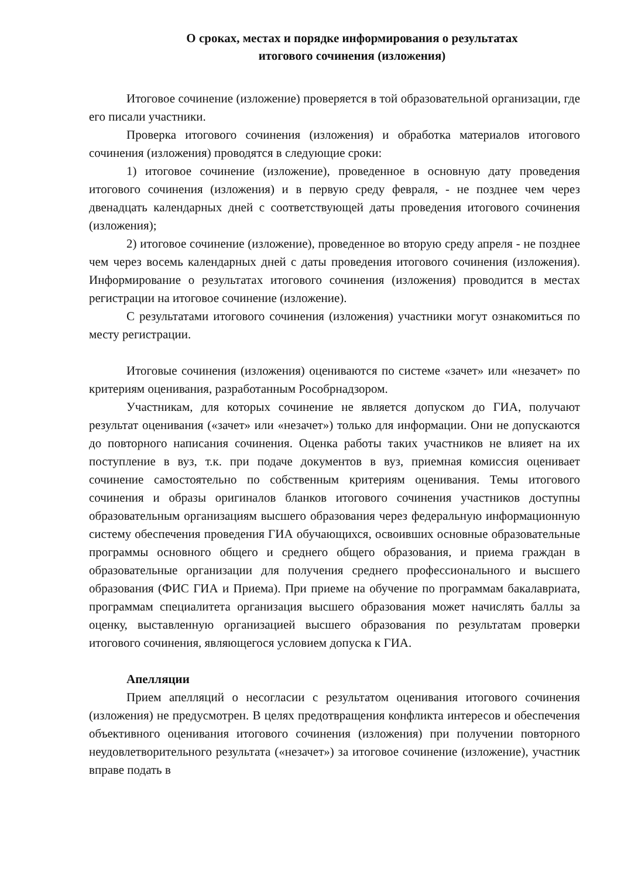О сроках, местах и порядке информирования о результатах
итогового сочинения (изложения)
Итоговое сочинение (изложение) проверяется в той образовательной организации, где его писали участники.
Проверка итогового сочинения (изложения) и обработка материалов итогового сочинения (изложения) проводятся в следующие сроки:
1) итоговое сочинение (изложение), проведенное в основную дату проведения итогового сочинения (изложения) и в первую среду февраля, - не позднее чем через двенадцать календарных дней с соответствующей даты проведения итогового сочинения (изложения);
2) итоговое сочинение (изложение), проведенное во вторую среду апреля - не позднее чем через восемь календарных дней с даты проведения итогового сочинения (изложения). Информирование о результатах итогового сочинения (изложения) проводится в местах регистрации на итоговое сочинение (изложение).
С результатами итогового сочинения (изложения) участники могут ознакомиться по месту регистрации.
Итоговые сочинения (изложения) оцениваются по системе «зачет» или «незачет» по критериям оценивания, разработанным Рособрнадзором.
Участникам, для которых сочинение не является допуском до ГИА, получают результат оценивания («зачет» или «незачет») только для информации. Они не допускаются до повторного написания сочинения. Оценка работы таких участников не влияет на их поступление в вуз, т.к. при подаче документов в вуз, приемная комиссия оценивает сочинение самостоятельно по собственным критериям оценивания. Темы итогового сочинения и образы оригиналов бланков итогового сочинения участников доступны образовательным организациям высшего образования через федеральную информационную систему обеспечения проведения ГИА обучающихся, освоивших основные образовательные программы основного общего и среднего общего образования, и приема граждан в образовательные организации для получения среднего профессионального и высшего образования (ФИС ГИА и Приема). При приеме на обучение по программам бакалавриата, программам специалитета организация высшего образования может начислять баллы за оценку, выставленную организацией высшего образования по результатам проверки итогового сочинения, являющегося условием допуска к ГИА.
Апелляции
Прием апелляций о несогласии с результатом оценивания итогового сочинения (изложения) не предусмотрен. В целях предотвращения конфликта интересов и обеспечения объективного оценивания итогового сочинения (изложения) при получении повторного неудовлетворительного результата («незачет») за итоговое сочинение (изложение), участник вправе подать в